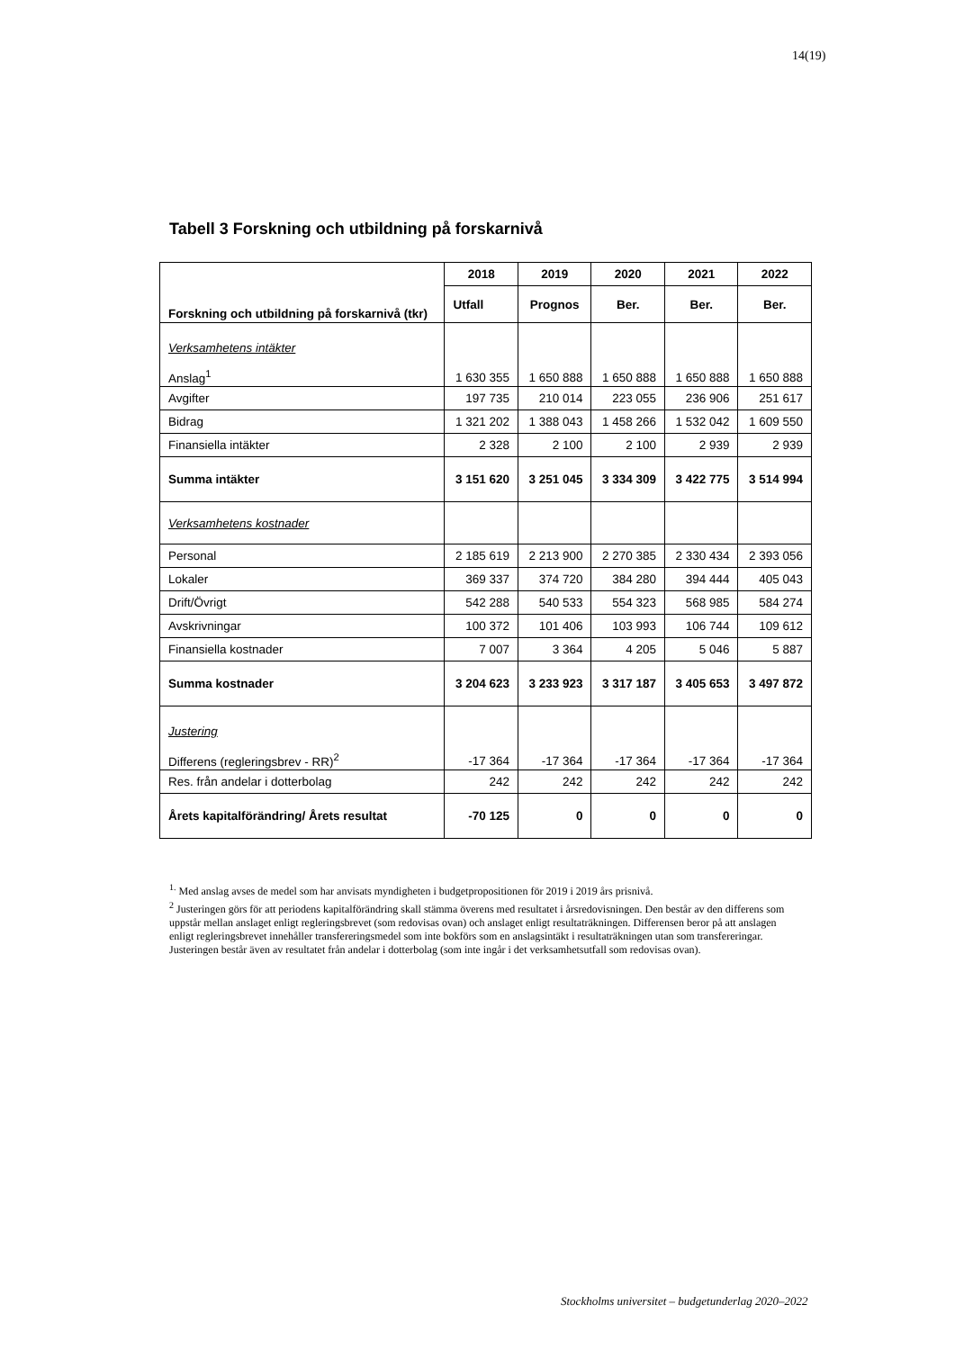14(19)
Tabell 3 Forskning och utbildning på forskarnivå
| Forskning och utbildning på forskarnivå (tkr) | 2018 | 2019 | 2020 | 2021 | 2022 |
| --- | --- | --- | --- | --- | --- |
| | Utfall | Prognos | Ber. | Ber. | Ber. |
| Verksamhetens intäkter Anslag<sup>1</sup> | 1 630 355 | 1 650 888 | 1 650 888 | 1 650 888 | 1 650 888 |
| Avgifter | 197 735 | 210 014 | 223 055 | 236 906 | 251 617 |
| Bidrag | 1 321 202 | 1 388 043 | 1 458 266 | 1 532 042 | 1 609 550 |
| Finansiella intäkter | 2 328 | 2 100 | 2 100 | 2 939 | 2 939 |
| Summa intäkter | 3 151 620 | 3 251 045 | 3 334 309 | 3 422 775 | 3 514 994 |
| Verksamhetens kostnader | | | | | |
| Personal | 2 185 619 | 2 213 900 | 2 270 385 | 2 330 434 | 2 393 056 |
| Lokaler | 369 337 | 374 720 | 384 280 | 394 444 | 405 043 |
| Drift/Övrigt | 542 288 | 540 533 | 554 323 | 568 985 | 584 274 |
| Avskrivningar | 100 372 | 101 406 | 103 993 | 106 744 | 109 612 |
| Finansiella kostnader | 7 007 | 3 364 | 4 205 | 5 046 | 5 887 |
| Summa kostnader | 3 204 623 | 3 233 923 | 3 317 187 | 3 405 653 | 3 497 872 |
| Justering Differens (regleringsbrev - RR)<sup>2</sup> | -17 364 | -17 364 | -17 364 | -17 364 | -17 364 |
| Res. från andelar i dotterbolag | 242 | 242 | 242 | 242 | 242 |
| Årets kapitalförändring/ Årets resultat | -70 125 | 0 | 0 | 0 | 0 |
<sup>1.</sup> Med anslag avses de medel som har anvisats myndigheten i budgetpropositionen för 2019 i 2019 års prisnivå.
<sup>2</sup> Justeringen görs för att periodens kapitalförändring skall stämma överens med resultatet i årsredovisningen. Den består av den differens som uppstår mellan anslaget enligt regleringsbrevet (som redovisas ovan) och anslaget enligt resultaträkningen. Differensen beror på att anslagen enligt regleringsbrevet innehåller transfereringsmedel som inte bokförs som en anslagsintäkt i resultaträkningen utan som transfereringar. Justeringen består även av resultatet från andelar i dotterbolag (som inte ingår i det verksamhetsutfall som redovisas ovan).
Stockholms universitet – budgetunderlag 2020–2022